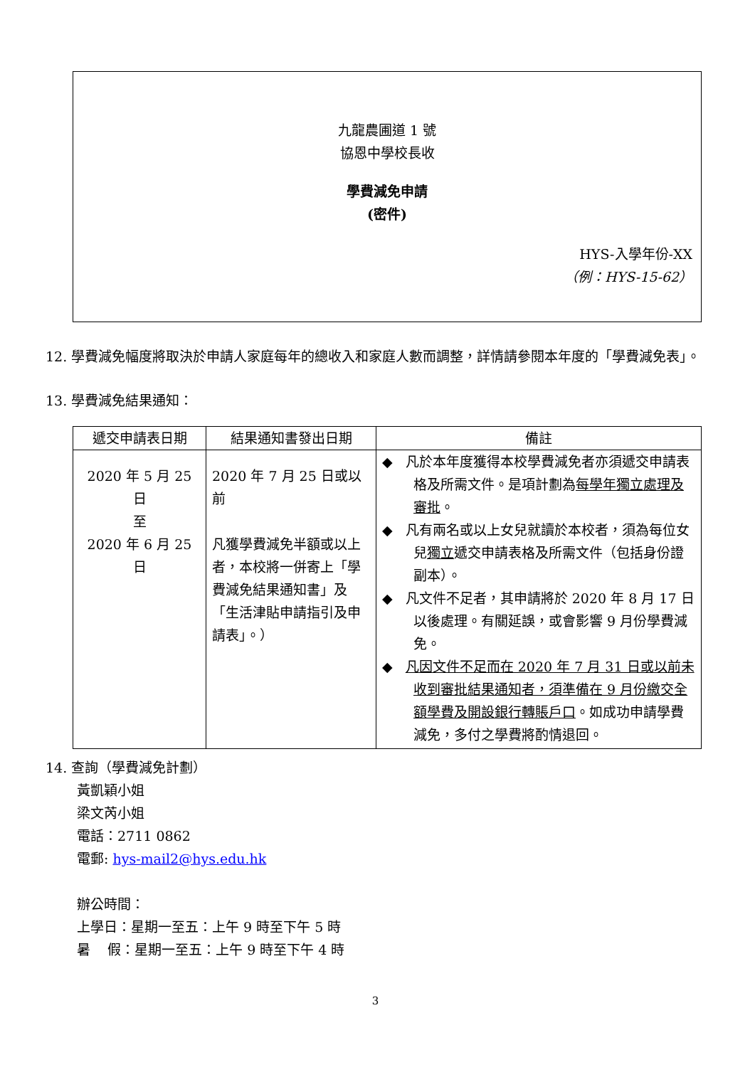九龍農圃道 1 號
協恩中學校長收
學費減免申請
(密件)
HYS-入學年份-XX
（例：HYS-15-62）
12. 學費減免幅度將取決於申請人家庭每年的總收入和家庭人數而調整，詳情請參閱本年度的「學費減免表」。
13. 學費減免結果通知：
| 遞交申請表日期 | 結果通知書發出日期 | 備註 |
| --- | --- | --- |
| 2020 年 5 月 25 日 至 2020 年 6 月 25 日 | 2020 年 7 月 25 日或以前 凡獲學費減免半額或以上者，本校將一併寄上「學費減免結果通知書」及「生活津貼申請指引及申請表」。） | ◆ 凡於本年度獲得本校學費減免者亦須遞交申請表格及所需文件。是項計劃為 每學年獨立處理及審批 。 ◆ 凡有兩名或以上女兒就讀於本校者，須為每位女兒 獨立 遞交申請表格及所需文件（包括身份證副本）。 ◆ 凡文件不足者，其申請將於 2020 年 8 月 17 日以後處理。有關延誤，或會影響 9 月份學費減免。 ◆ 凡因文件不足而在 2020 年 7 月 31 日或以前未收到審批結果通知者，須準備在 9 月份繳交全額學費及開設銀行轉賬戶口 。如成功申請學費減免，多付之學費將酌情退回。 |
14. 查詢（學費減免計劃）
黃凱穎小姐
梁文芮小姐
電話：2711 0862
電郵: hys-mail2@hys.edu.hk
辦公時間：
上學日：星期一至五：上午 9 時至下午 5 時
暑 假：星期一至五：上午 9 時至下午 4 時
3